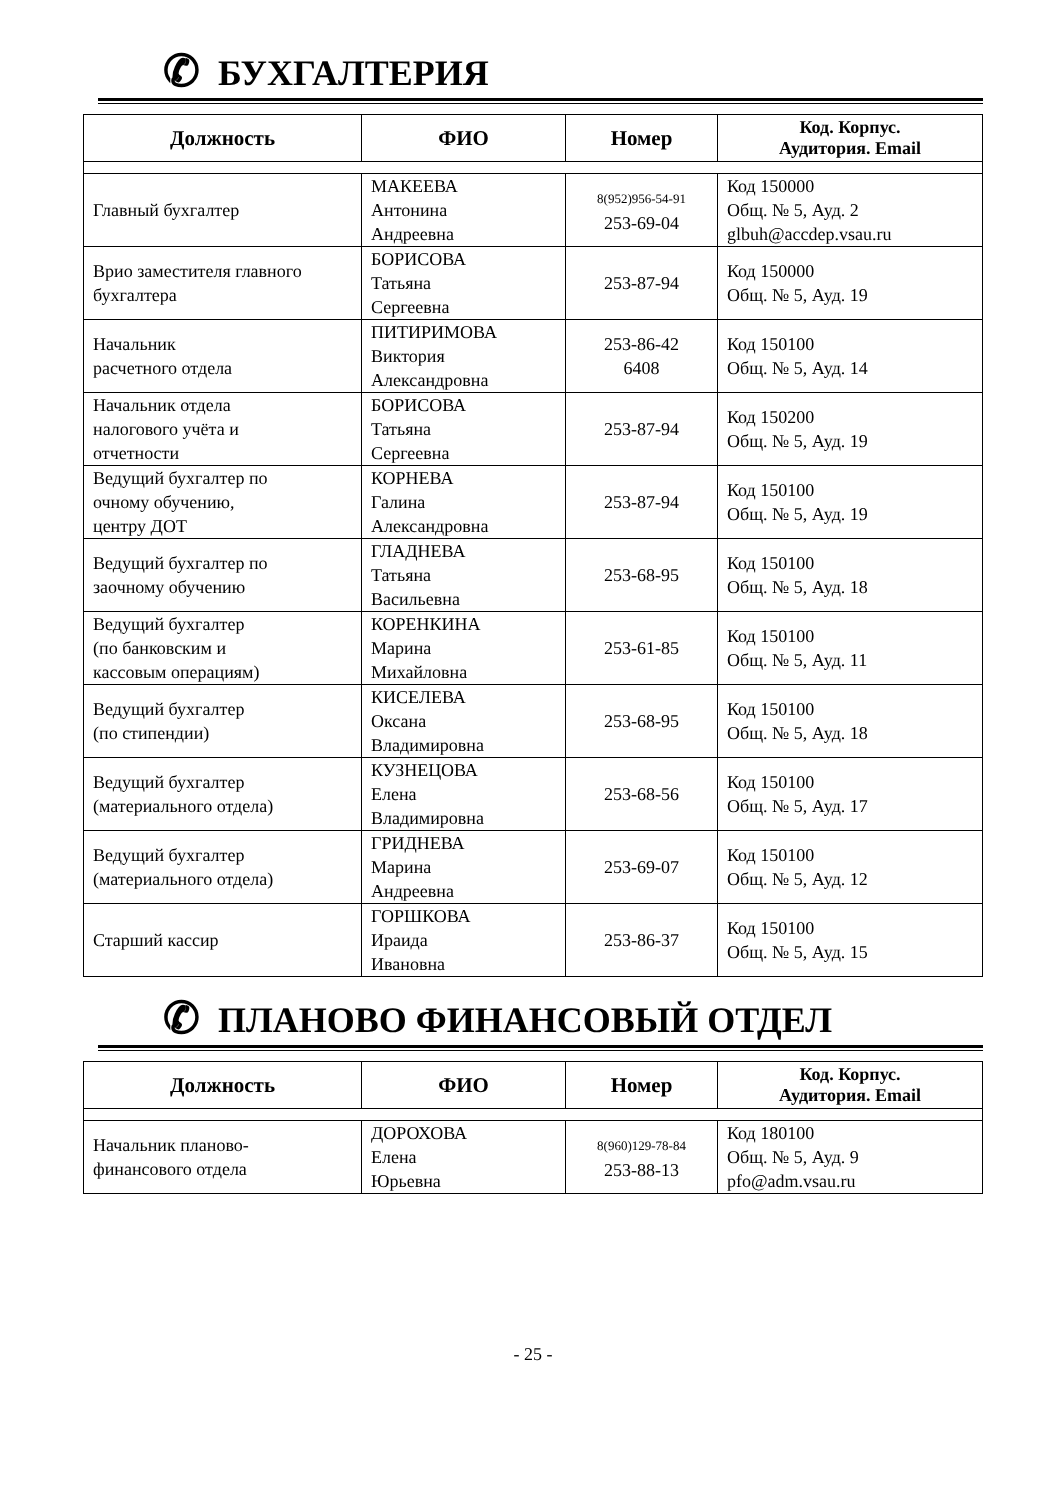✆ БУХГАЛТЕРИЯ
| Должность | ФИО | Номер | Код. Корпус. Аудитория. Email |
| --- | --- | --- | --- |
| Главный бухгалтер | МАКЕЕВА Антонина Андреевна | 8(952)956-54-91 253-69-04 | Код 150000 Общ. № 5, Ауд. 2 glbuh@accdep.vsau.ru |
| Врио заместителя главного бухгалтера | БОРИСОВА Татьяна Сергеевна | 253-87-94 | Код 150000 Общ. № 5, Ауд. 19 |
| Начальник расчетного отдела | ПИТИРИМОВА Виктория Александровна | 253-86-42 6408 | Код 150100 Общ. № 5, Ауд. 14 |
| Начальник отдела налогового учёта и отчетности | БОРИСОВА Татьяна Сергеевна | 253-87-94 | Код 150200 Общ. № 5, Ауд. 19 |
| Ведущий бухгалтер по очному обучению, центру ДОТ | КОРНЕВА Галина Александровна | 253-87-94 | Код 150100 Общ. № 5, Ауд. 19 |
| Ведущий бухгалтер по заочному обучению | ГЛАДНЕВА Татьяна Васильевна | 253-68-95 | Код 150100 Общ. № 5, Ауд. 18 |
| Ведущий бухгалтер (по банковским и кассовым операциям) | КОРЕНКИНА Марина Михайловна | 253-61-85 | Код 150100 Общ. № 5, Ауд. 11 |
| Ведущий бухгалтер (по стипендии) | КИСЕЛЕВА Оксана Владимировна | 253-68-95 | Код 150100 Общ. № 5, Ауд. 18 |
| Ведущий бухгалтер (материального отдела) | КУЗНЕЦОВА Елена Владимировна | 253-68-56 | Код 150100 Общ. № 5, Ауд. 17 |
| Ведущий бухгалтер (материального отдела) | ГРИДНЕВА Марина Андреевна | 253-69-07 | Код 150100 Общ. № 5, Ауд. 12 |
| Старший кассир | ГОРШКОВА Ираида Ивановна | 253-86-37 | Код 150100 Общ. № 5, Ауд. 15 |
✆ ПЛАНОВО ФИНАНСОВЫЙ ОТДЕЛ
| Должность | ФИО | Номер | Код. Корпус. Аудитория. Email |
| --- | --- | --- | --- |
| Начальник планово- финансового отдела | ДОРОХОВА Елена Юрьевна | 8(960)129-78-84 253-88-13 | Код 180100 Общ. № 5, Ауд. 9 pfo@adm.vsau.ru |
- 25 -